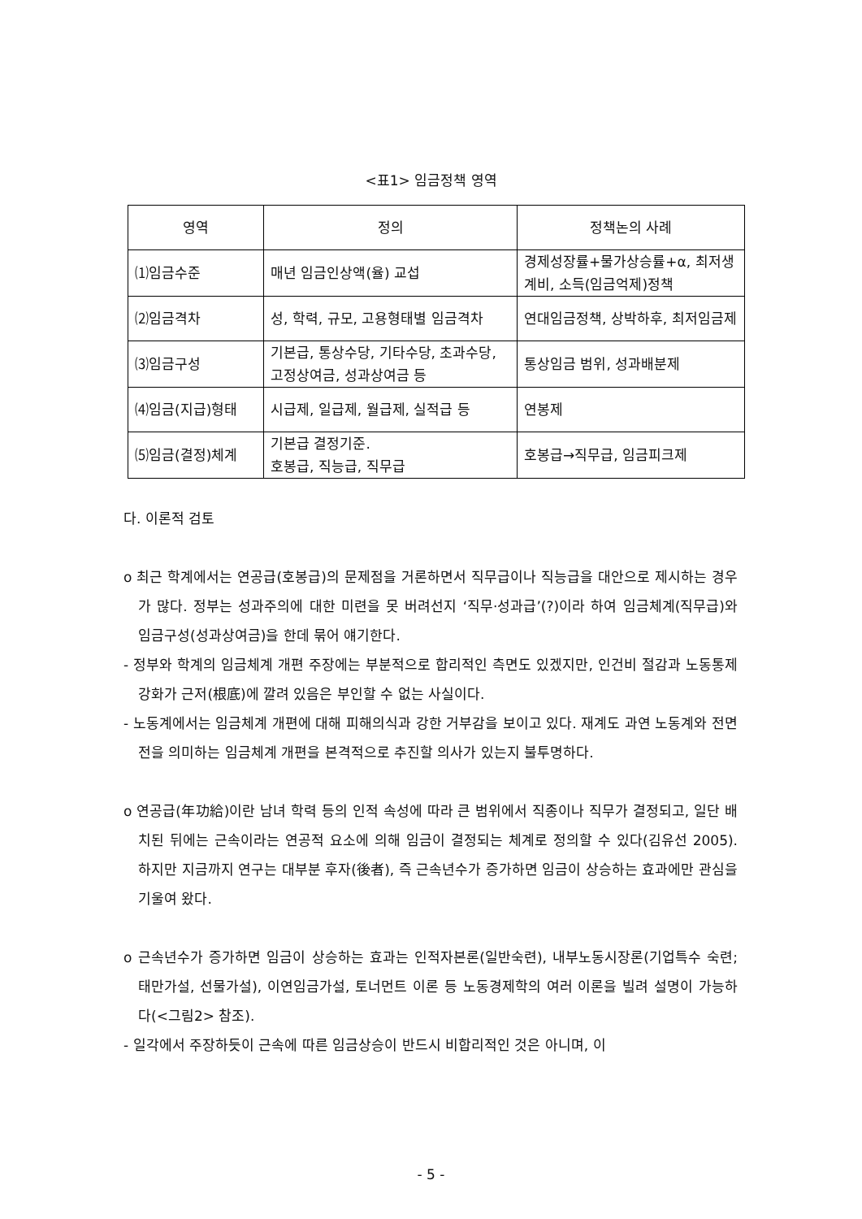<표1> 임금정책 영역
| 영역 | 정의 | 정책논의 사례 |
| --- | --- | --- |
| ⑴임금수준 | 매년 임금인상액(율) 교섭 | 경제성장률+물가상승률+α, 최저생계비, 소득(임금억제)정책 |
| ⑵임금격차 | 성, 학력, 규모, 고용형태별 임금격차 | 연대임금정책, 상박하후, 최저임금제 |
| ⑶임금구성 | 기본급, 통상수당, 기타수당, 초과수당, 고정상여금, 성과상여금 등 | 통상임금 범위, 성과배분제 |
| ⑷임금(지급)형태 | 시급제, 일급제, 월급제, 실적급 등 | 연봉제 |
| ⑸임금(결정)체계 | 기본급 결정기준. 호봉급, 직능급, 직무급 | 호봉급→직무급, 임금피크제 |
다. 이론적 검토
o 최근 학계에서는 연공급(호봉급)의 문제점을 거론하면서 직무급이나 직능급을 대안으로 제시하는 경우가 많다. 정부는 성과주의에 대한 미련을 못 버려선지 ‘직무·성과급’(?)이라 하여 임금체계(직무급)와 임금구성(성과상여금)을 한데 묶어 얘기한다.
- 정부와 학계의 임금체계 개편 주장에는 부분적으로 합리적인 측면도 있겠지만, 인건비 절감과 노동통제 강화가 근저(根底)에 깔려 있음은 부인할 수 없는 사실이다.
- 노동계에서는 임금체계 개편에 대해 피해의식과 강한 거부감을 보이고 있다. 재계도 과연 노동계와 전면전을 의미하는 임금체계 개편을 본격적으로 추진할 의사가 있는지 불투명하다.
o 연공급(年功給)이란 남녀 학력 등의 인적 속성에 따라 큰 범위에서 직종이나 직무가 결정되고, 일단 배치된 뒤에는 근속이라는 연공적 요소에 의해 임금이 결정되는 체계로 정의할 수 있다(김유선 2005). 하지만 지금까지 연구는 대부분 후자(後者), 즉 근속년수가 증가하면 임금이 상승하는 효과에만 관심을 기울여 왔다.
o 근속년수가 증가하면 임금이 상승하는 효과는 인적자본론(일반숙련), 내부노동시장론(기업특수 숙련; 태만가설, 선물가설), 이연임금가설, 토너먼트 이론 등 노동경제학의 여러 이론을 빌려 설명이 가능하다(<그림2> 참조).
- 일각에서 주장하듯이 근속에 따른 임금상승이 반드시 비합리적인 것은 아니며, 이
- 5 -